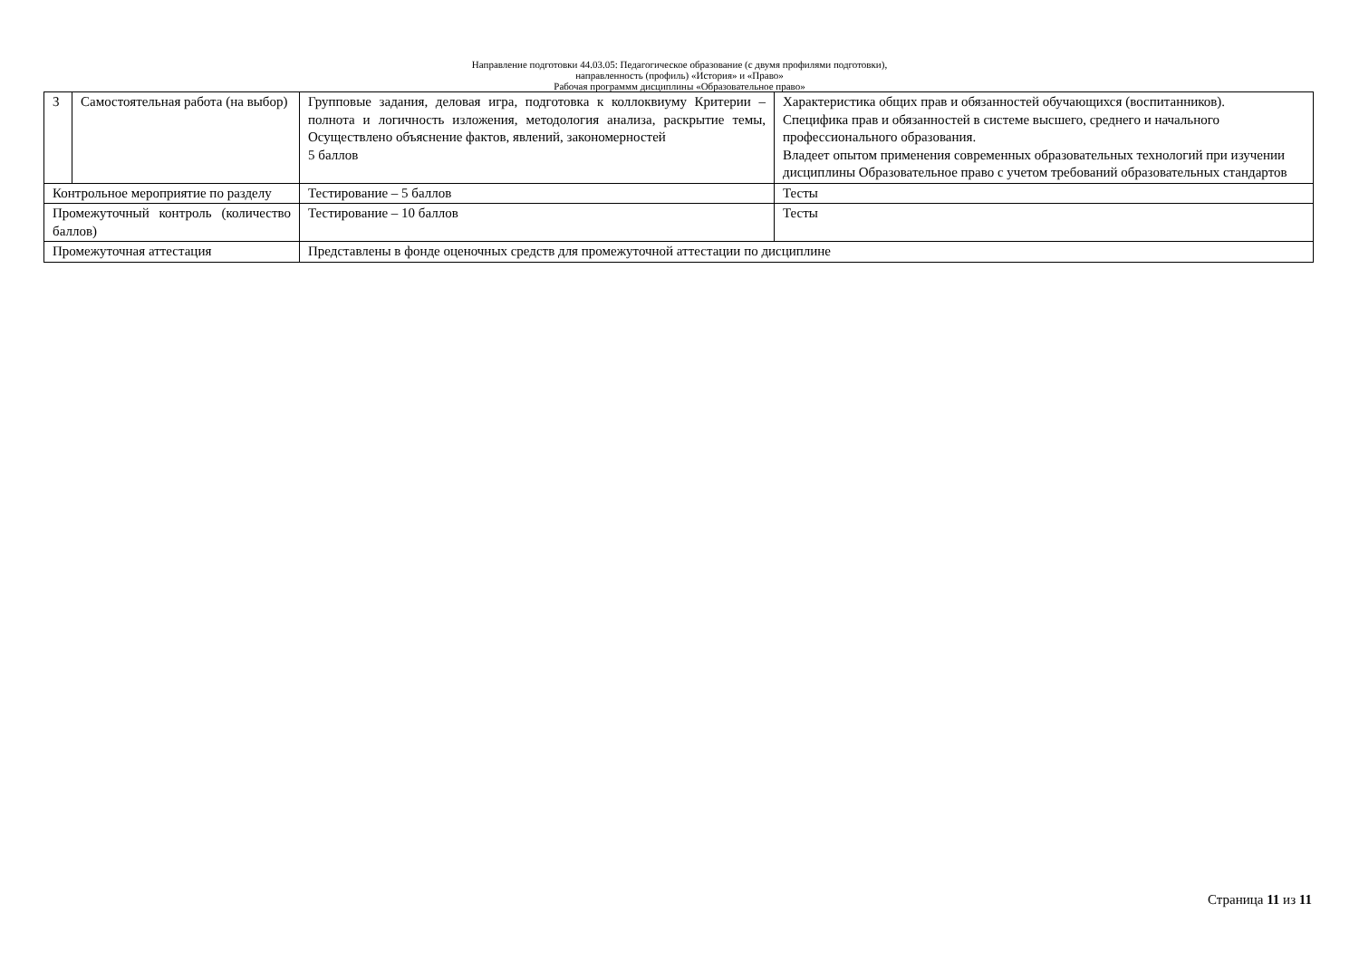Направление подготовки 44.03.05: Педагогическое образование (с двумя профилями подготовки),
направленность (профиль) «История» и «Право»
Рабочая программм дисциплины «Образовательное право»
| 3 | Самостоятельная работа (на выбор) | Групповые задания, деловая игра, подготовка к коллоквиуму Критерии – полнота и логичность изложения, методология анализа, раскрытие темы, Осуществлено объяснение фактов, явлений, закономерностей 5 баллов | Характеристика общих прав и обязанностей обучающихся (воспитанников). Специфика прав и обязанностей в системе высшего, среднего и начального профессионального образования. Владеет опытом применения современных образовательных технологий при изучении дисциплины Образовательное право с учетом требований образовательных стандартов |
| Контрольное мероприятие по разделу | | Тестирование – 5 баллов | Тесты |
| Промежуточный контроль (количество баллов) | | Тестирование – 10 баллов | Тесты |
| Промежуточная аттестация | | Представлены в фонде оценочных средств для промежуточной аттестации по дисциплине | |
Страница 11 из 11